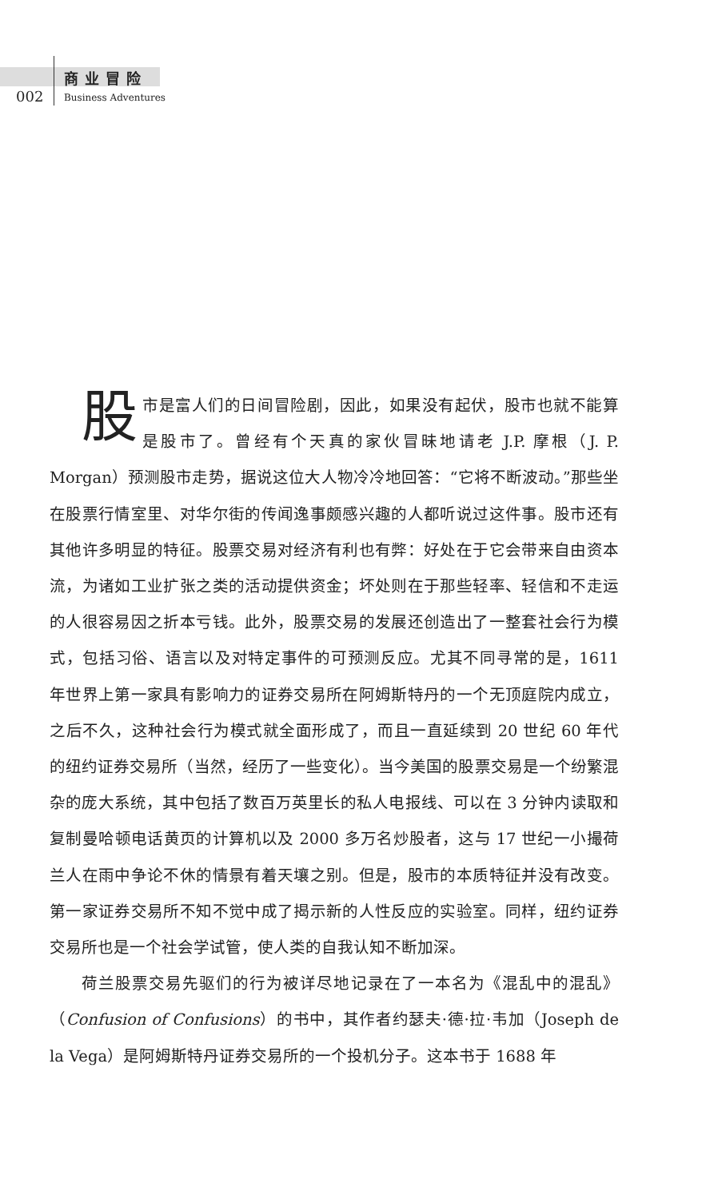商业冒险
002 Business Adventures
股市是富人们的日间冒险剧，因此，如果没有起伏，股市也就不能算是股市了。曾经有个天真的家伙冒昧地请老 J.P. 摩根（J. P. Morgan）预测股市走势，据说这位大人物冷冷地回答：“它将不断波动。”那些坐在股票行情室里、对华尔街的传闻逸事颇感兴趣的人都听说过这件事。股市还有其他许多明显的特征。股票交易对经济有利也有弊：好处在于它会带来自由资本流，为诸如工业扩张之类的活动提供资金；坏处则在于那些轻率、轻信和不走运的人很容易因之折本亏钱。此外，股票交易的发展还创造出了一整套社会行为模式，包括习俗、语言以及对特定事件的可预测反应。尤其不同寻常的是，1611 年世界上第一家具有影响力的证券交易所在阿姆斯特丹的一个无顶庭院内成立，之后不久，这种社会行为模式就全面形成了，而且一直延续到 20 世纪 60 年代的纽约证券交易所（当然，经历了一些变化）。当今美国的股票交易是一个纷繁混杂的庞大系统，其中包括了数百万英里长的私人电报线、可以在 3 分钟内读取和复制曼哈顿电话黄页的计算机以及 2000 多万名炒股者，这与 17 世纪一小撮荷兰人在雨中争论不休的情景有着天壤之别。但是，股市的本质特征并没有改变。第一家证券交易所不知不觉中成了揭示新的人性反应的实验室。同样，纽约证券交易所也是一个社会学试管，使人类的自我认知不断加深。
荷兰股票交易先驱们的行为被详尽地记录在了一本名为《混乱中的混乱》（Confusion of Confusions）的书中，其作者约瑟夫·德·拉·韦加（Joseph de la Vega）是阿姆斯特丹证券交易所的一个投机分子。这本书于 1688 年